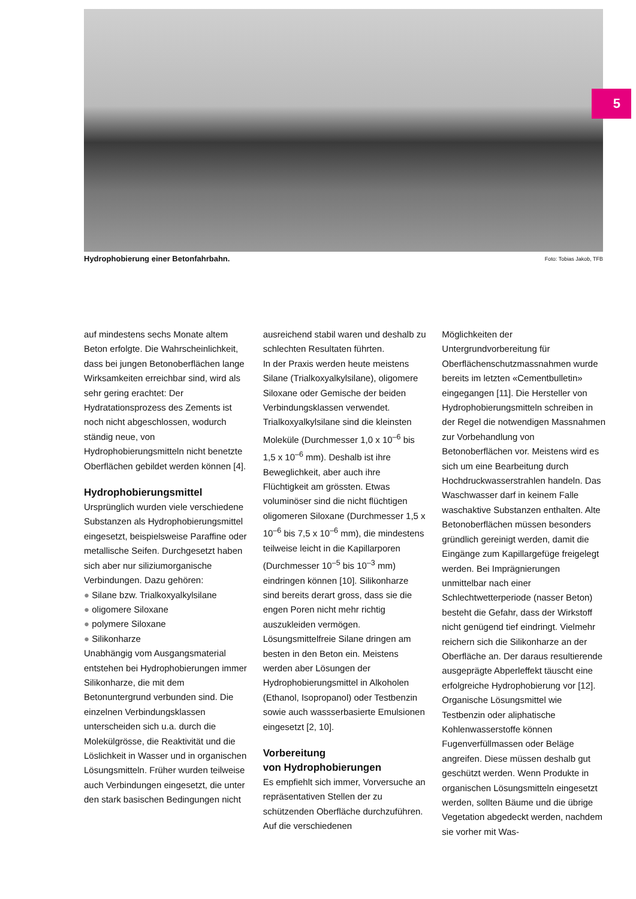5
Hydrophobierung einer Betonfahrbahn. Foto: Tobias Jakob, TFB
auf mindestens sechs Monate altem Beton erfolgte. Die Wahrscheinlichkeit, dass bei jungen Betonoberflächen lange Wirksamkeiten erreichbar sind, wird als sehr gering erachtet: Der Hydratationsprozess des Zements ist noch nicht abgeschlossen, wodurch ständig neue, von Hydrophobierungsmitteln nicht benetzte Oberflächen gebildet werden können [4].
Hydrophobierungsmittel
Ursprünglich wurden viele verschiedene Substanzen als Hydrophobierungsmittel eingesetzt, beispielsweise Paraffine oder metallische Seifen. Durchgesetzt haben sich aber nur siliziumorganische Verbindungen. Dazu gehören:
● Silane bzw. Trialkoxyalkylsilane
● oligomere Siloxane
● polymere Siloxane
● Silikonharze
Unabhängig vom Ausgangsmaterial entstehen bei Hydrophobierungen immer Silikonharze, die mit dem Betonuntergrund verbunden sind. Die einzelnen Verbindungsklassen unterscheiden sich u.a. durch die Molekülgrösse, die Reaktivität und die Löslichkeit in Wasser und in organischen Lösungsmitteln. Früher wurden teilweise auch Verbindungen eingesetzt, die unter den stark basischen Bedingungen nicht
ausreichend stabil waren und deshalb zu schlechten Resultaten führten.
In der Praxis werden heute meistens Silane (Trialkoxyalkylsilane), oligomere Siloxane oder Gemische der beiden Verbindungsklassen verwendet. Trialkoxyalkylsilane sind die kleinsten Moleküle (Durchmesser 1,0 x 10<sup>–6</sup> bis 1,5 x 10<sup>–6</sup> mm). Deshalb ist ihre Beweglichkeit, aber auch ihre Flüchtigkeit am grössten. Etwas voluminöser sind die nicht flüchtigen oligomeren Siloxane (Durchmesser 1,5 x 10<sup>–6</sup> bis 7,5 x 10<sup>–6</sup> mm), die mindestens teilweise leicht in die Kapillarporen (Durchmesser 10<sup>–5</sup> bis 10<sup>–3</sup> mm) eindringen können [10]. Silikonharze sind bereits derart gross, dass sie die engen Poren nicht mehr richtig auszukleiden vermögen.
Lösungsmittelfreie Silane dringen am besten in den Beton ein. Meistens werden aber Lösungen der Hydrophobierungsmittel in Alkoholen (Ethanol, Isopropanol) oder Testbenzin sowie auch wassserbasierte Emulsionen eingesetzt [2, 10].
Vorbereitung
von Hydrophobierungen
Es empfiehlt sich immer, Vorversuche an repräsentativen Stellen der zu schützenden Oberfläche durchzuführen. Auf die verschiedenen
Möglichkeiten der Untergrundvorbereitung für Oberflächenschutzmassnahmen wurde bereits im letzten «Cementbulletin» eingegangen [11]. Die Hersteller von Hydrophobierungsmitteln schreiben in der Regel die notwendigen Massnahmen zur Vorbehandlung von Betonoberflächen vor. Meistens wird es sich um eine Bearbeitung durch Hochdruckwasserstrahlen handeln. Das Waschwasser darf in keinem Falle waschaktive Substanzen enthalten. Alte Betonoberflächen müssen besonders gründlich gereinigt werden, damit die Eingänge zum Kapillargefüge freigelegt werden. Bei Imprägnierungen unmittelbar nach einer Schlechtwetterperiode (nasser Beton) besteht die Gefahr, dass der Wirkstoff nicht genügend tief eindringt. Vielmehr reichern sich die Silikonharze an der Oberfläche an. Der daraus resultierende ausgeprägte Abperleffekt täuscht eine erfolgreiche Hydrophobierung vor [12]. Organische Lösungsmittel wie Testbenzin oder aliphatische Kohlenwasserstoffe können Fugenverfüllmassen oder Beläge angreifen. Diese müssen deshalb gut geschützt werden. Wenn Produkte in organischen Lösungsmitteln eingesetzt werden, sollten Bäume und die übrige Vegetation abgedeckt werden, nachdem sie vorher mit Was-